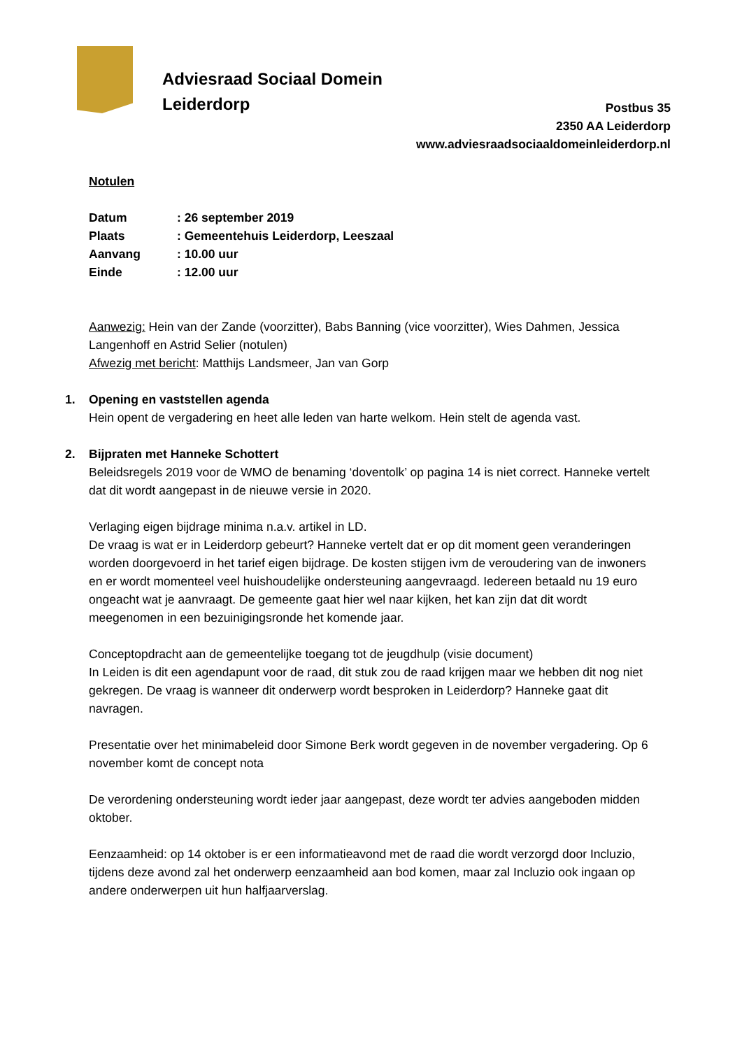Adviesraad Sociaal Domein
Leiderdorp
Postbus 35
2350 AA Leiderdorp
www.adviesraadsociaaldomeinleiderdorp.nl
Notulen
| Datum | : 26 september 2019 |
| Plaats | : Gemeentehuis Leiderdorp, Leeszaal |
| Aanvang | : 10.00 uur |
| Einde | : 12.00 uur |
Aanwezig: Hein van der Zande (voorzitter), Babs Banning (vice voorzitter), Wies Dahmen, Jessica Langenhoff en Astrid Selier (notulen)
Afwezig met bericht: Matthijs Landsmeer, Jan van Gorp
1. Opening en vaststellen agenda
Hein opent de vergadering en heet alle leden van harte welkom. Hein stelt de agenda vast.
2. Bijpraten met Hanneke Schottert
Beleidsregels 2019 voor de WMO de benaming ‘doventolk’ op pagina 14 is niet correct. Hanneke vertelt dat dit wordt aangepast in de nieuwe versie in 2020.
Verlaging eigen bijdrage minima n.a.v. artikel in LD.
De vraag is wat er in Leiderdorp gebeurt? Hanneke vertelt dat er op dit moment geen veranderingen worden doorgevoerd in het tarief eigen bijdrage. De kosten stijgen ivm de veroudering van de inwoners en er wordt momenteel veel huishoudelijke ondersteuning aangevraagd. Iedereen betaald nu 19 euro ongeacht wat je aanvraagt. De gemeente gaat hier wel naar kijken, het kan zijn dat dit wordt meegenomen in een bezuinigingsronde het komende jaar.
Conceptopdracht aan de gemeentelijke toegang tot de jeugdhulp (visie document)
In Leiden is dit een agendapunt voor de raad, dit stuk zou de raad krijgen maar we hebben dit nog niet gekregen. De vraag is wanneer dit onderwerp wordt besproken in Leiderdorp? Hanneke gaat dit navragen.
Presentatie over het minimabeleid door Simone Berk wordt gegeven in de november vergadering. Op 6 november komt de concept nota
De verordening ondersteuning wordt ieder jaar aangepast, deze wordt ter advies aangeboden midden oktober.
Eenzaamheid: op 14 oktober is er een informatieavond met de raad die wordt verzorgd door Incluzio, tijdens deze avond zal het onderwerp eenzaamheid aan bod komen, maar zal Incluzio ook ingaan op andere onderwerpen uit hun halfjaarverslag.